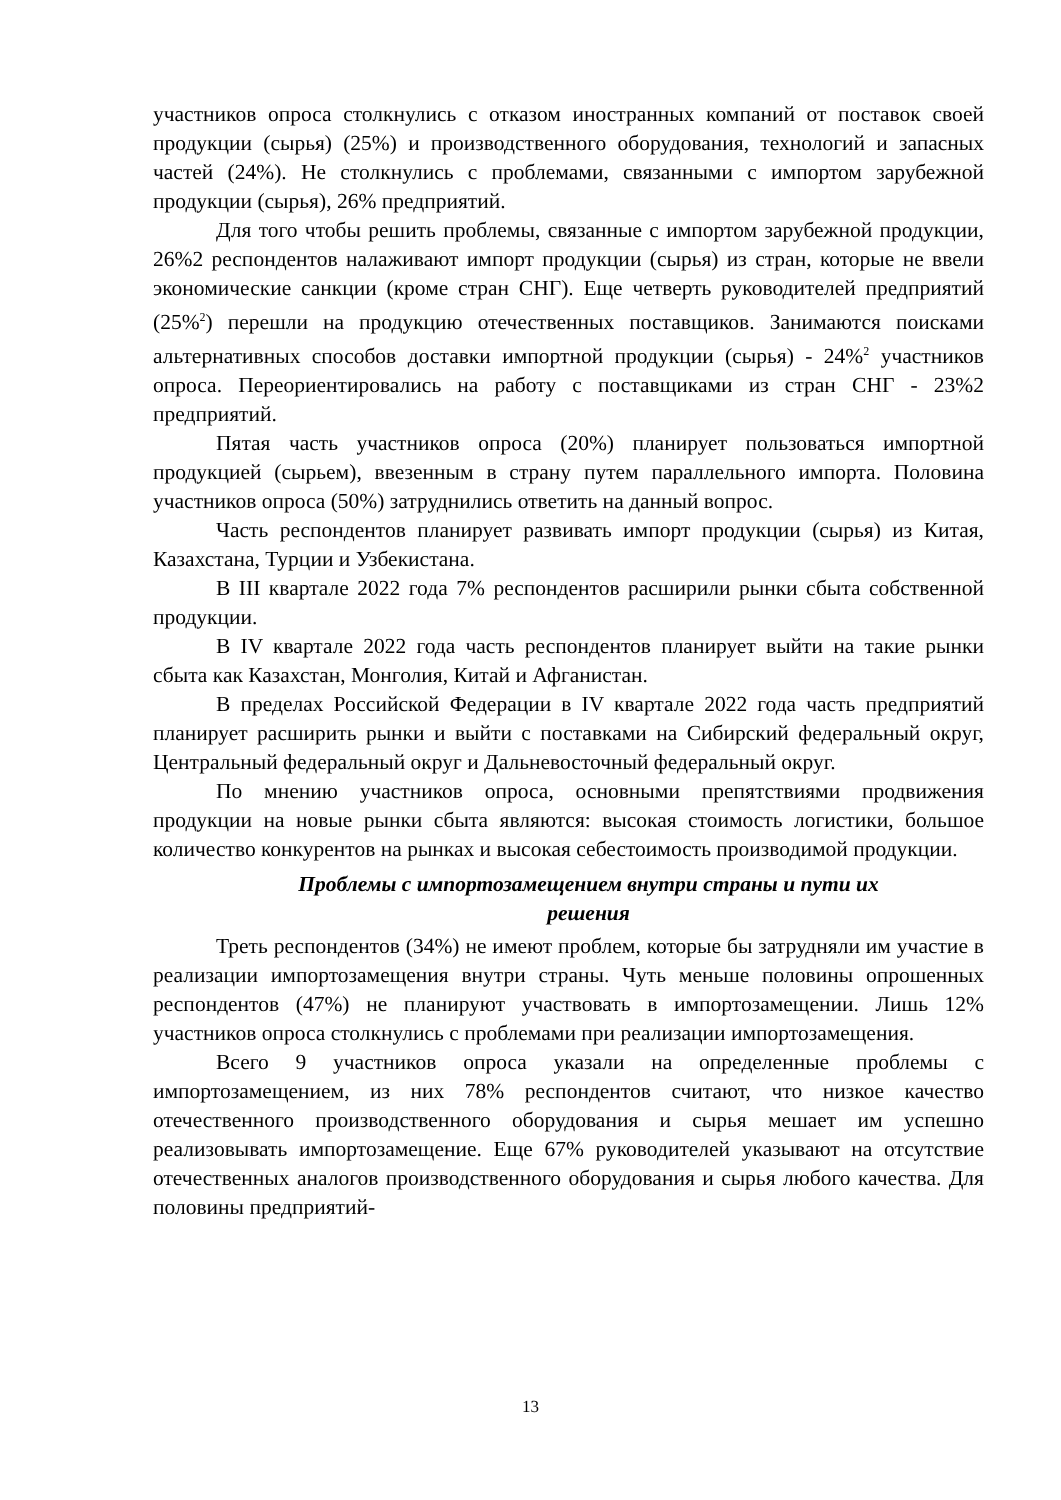участников опроса столкнулись с отказом иностранных компаний от поставок своей продукции (сырья) (25%) и производственного оборудования, технологий и запасных частей (24%). Не столкнулись с проблемами, связанными с импортом зарубежной продукции (сырья), 26% предприятий.
Для того чтобы решить проблемы, связанные с импортом зарубежной продукции, 26%2 респондентов налаживают импорт продукции (сырья) из стран, которые не ввели экономические санкции (кроме стран СНГ). Еще четверть руководителей предприятий (25%<sup>2</sup>) перешли на продукцию отечественных поставщиков. Занимаются поисками альтернативных способов доставки импортной продукции (сырья) - 24%<sup>2</sup> участников опроса. Переориентировались на работу с поставщиками из стран СНГ - 23%2 предприятий.
Пятая часть участников опроса (20%) планирует пользоваться импортной продукцией (сырьем), ввезенным в страну путем параллельного импорта. Половина участников опроса (50%) затруднились ответить на данный вопрос.
Часть респондентов планирует развивать импорт продукции (сырья) из Китая, Казахстана, Турции и Узбекистана.
В III квартале 2022 года 7% респондентов расширили рынки сбыта собственной продукции.
В IV квартале 2022 года часть респондентов планирует выйти на такие рынки сбыта как Казахстан, Монголия, Китай и Афганистан.
В пределах Российской Федерации в IV квартале 2022 года часть предприятий планирует расширить рынки и выйти с поставками на Сибирский федеральный округ, Центральный федеральный округ и Дальневосточный федеральный округ.
По мнению участников опроса, основными препятствиями продвижения продукции на новые рынки сбыта являются: высокая стоимость логистики, большое количество конкурентов на рынках и высокая себестоимость производимой продукции.
Проблемы с импортозамещением внутри страны и пути их
решения
Треть респондентов (34%) не имеют проблем, которые бы затрудняли им участие в реализации импортозамещения внутри страны. Чуть меньше половины опрошенных респондентов (47%) не планируют участвовать в импортозамещении. Лишь 12% участников опроса столкнулись с проблемами при реализации импортозамещения.
Всего 9 участников опроса указали на определенные проблемы с импортозамещением, из них 78% респондентов считают, что низкое качество отечественного производственного оборудования и сырья мешает им успешно реализовывать импортозамещение. Еще 67% руководителей указывают на отсутствие отечественных аналогов производственного оборудования и сырья любого качества. Для половины предприятий-
13